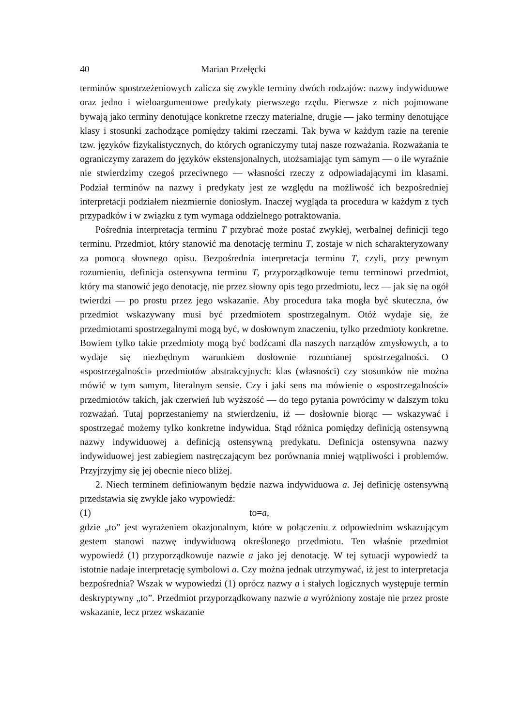40 Marian Przełęcki
terminów spostrzeżeniowych zalicza się zwykle terminy dwóch rodzajów: nazwy indywiduowe oraz jedno i wieloargumentowe predykaty pierwszego rzędu. Pierwsze z nich pojmowane bywają jako terminy denotujące konkretne rzeczy materialne, drugie — jako terminy denotujące klasy i stosunki zachodzące pomiędzy takimi rzeczami. Tak bywa w każdym razie na terenie tzw. języków fizykalistycznych, do których ograniczymy tutaj nasze rozważania. Rozważania te ograniczymy zarazem do języków ekstensjonalnych, utożsamiając tym samym — o ile wyraźnie nie stwierdzimy czegoś przeciwnego — własności rzeczy z odpowiadającymi im klasami. Podział terminów na nazwy i predykaty jest ze względu na możliwość ich bezpośredniej interpretacji podziałem niezmiernie doniosłym. Inaczej wygląda ta procedura w każdym z tych przypadków i w związku z tym wymaga oddzielnego potraktowania.
Pośrednia interpretacja terminu T przybrać może postać zwykłej, werbalnej definicji tego terminu. Przedmiot, który stanowić ma denotację terminu T, zostaje w nich scharakteryzowany za pomocą słownego opisu. Bezpośrednia interpretacja terminu T, czyli, przy pewnym rozumieniu, definicja ostensywna terminu T, przyporządkowuje temu terminowi przedmiot, który ma stanowić jego denotację, nie przez słowny opis tego przedmiotu, lecz — jak się na ogół twierdzi — po prostu przez jego wskazanie. Aby procedura taka mogła być skuteczna, ów przedmiot wskazywany musi być przedmiotem spostrzegalnym. Otóż wydaje się, że przedmiotami spostrzegalnymi mogą być, w dosłownym znaczeniu, tylko przedmioty konkretne. Bowiem tylko takie przedmioty mogą być bodźcami dla naszych narządów zmysłowych, a to wydaje się niezbędnym warunkiem dosłownie rozumianej spostrzegalności. O «spostrzegalności» przedmiotów abstrakcyjnych: klas (własności) czy stosunków nie można mówić w tym samym, literalnym sensie. Czy i jaki sens ma mówienie o «spostrzegalności» przedmiotów takich, jak czerwień lub wyższość — do tego pytania powrócimy w dalszym toku rozważań. Tutaj poprzestaniemy na stwierdzeniu, iż — dosłownie biorąc — wskazywać i spostrzegać możemy tylko konkretne indywidua. Stąd różnica pomiędzy definicją ostensywną nazwy indywiduowej a definicją ostensywną predykatu. Definicja ostensywna nazwy indywiduowej jest zabiegiem nastręczającym bez porównania mniej wątpliwości i problemów. Przyjrzyjmy się jej obecnie nieco bliżej.
2. Niech terminem definiowanym będzie nazwa indywiduowa a. Jej definicję ostensywną przedstawia się zwykle jako wypowiedź:
(1) to=a,
gdzie „to” jest wyrażeniem okazjonalnym, które w połączeniu z odpowiednim wskazującym gestem stanowi nazwę indywiduową określonego przedmiotu. Ten właśnie przedmiot wypowiedź (1) przyporządkowuje nazwie a jako jej denotację. W tej sytuacji wypowiedź ta istotnie nadaje interpretację symbolowi a. Czy można jednak utrzymywać, iż jest to interpretacja bezpośrednia? Wszak w wypowiedzi (1) oprócz nazwy a i stałych logicznych występuje termin deskryptywny „to”. Przedmiot przyporządkowany nazwie a wyróżniony zostaje nie przez proste wskazanie, lecz przez wskazanie